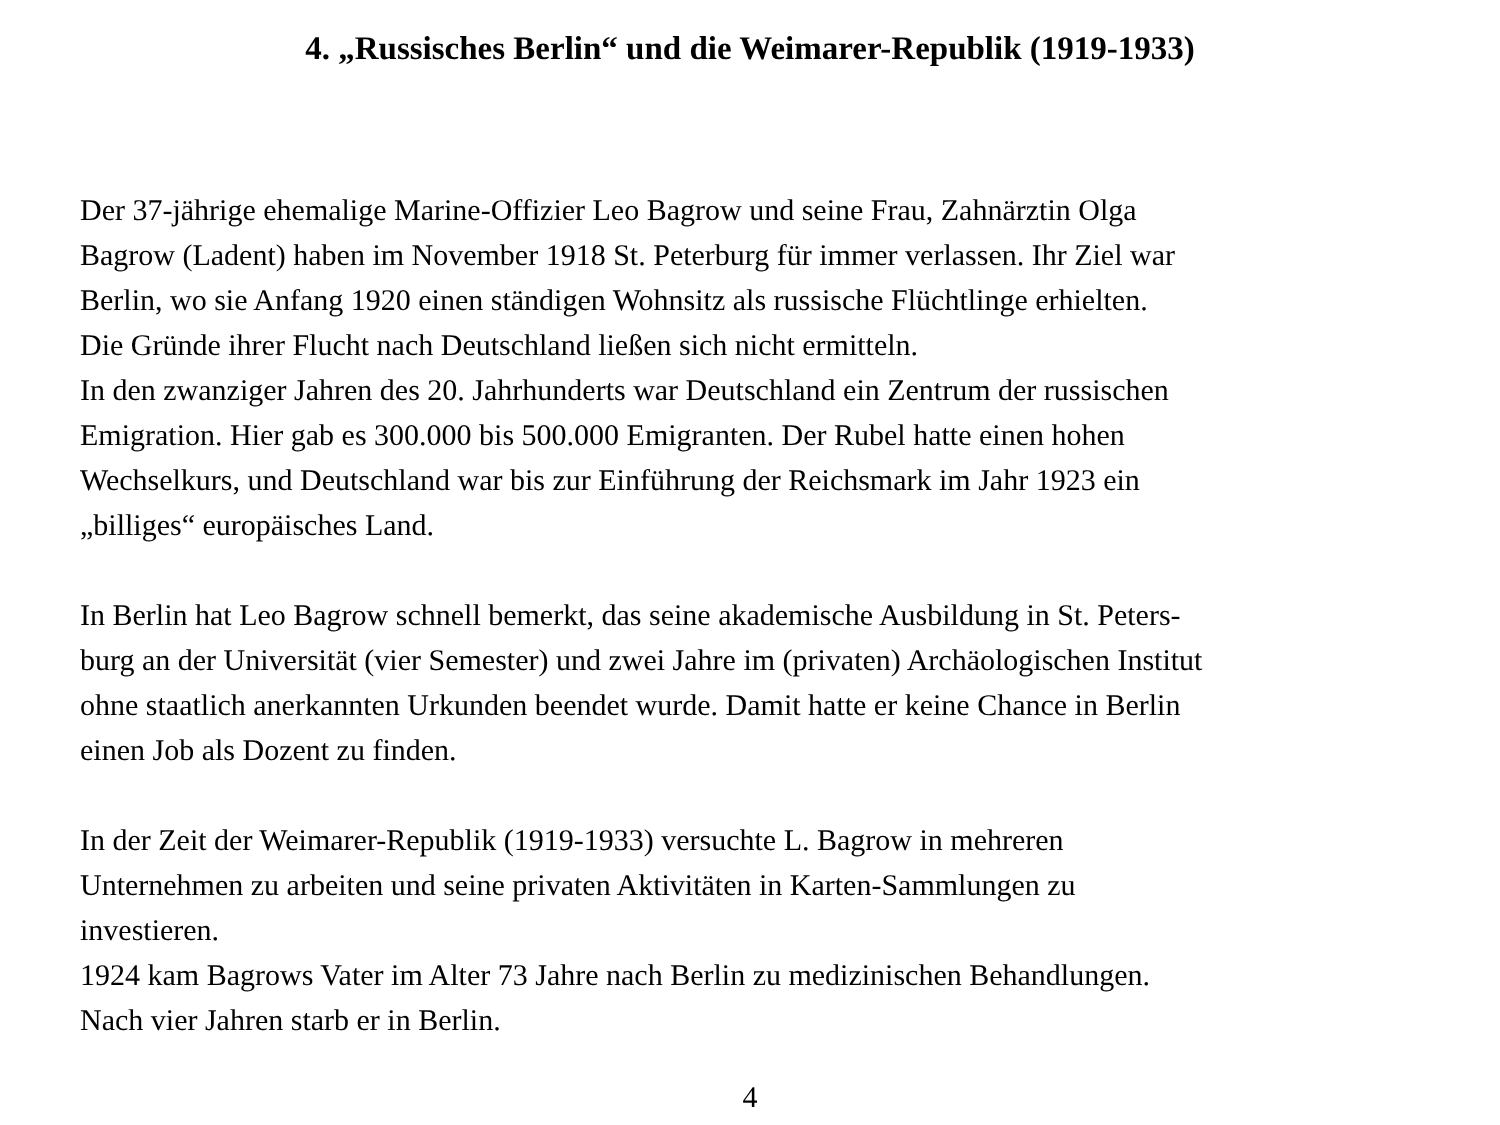4. „Russisches Berlin“ und die Weimarer-Republik (1919-1933)
Der 37-jährige ehemalige Marine-Offizier Leo Bagrow und seine Frau, Zahnärztin Olga
Bagrow (Ladent) haben im November 1918 St. Peterburg für immer verlassen. Ihr Ziel war
Berlin, wo sie Anfang 1920 einen ständigen Wohnsitz als russische Flüchtlinge erhielten.
Die Gründe ihrer Flucht nach Deutschland ließen sich nicht ermitteln.
In den zwanziger Jahren des 20. Jahrhunderts war Deutschland ein Zentrum der russischen
Emigration. Hier gab es 300.000 bis 500.000 Emigranten. Der Rubel hatte einen hohen
Wechselkurs, und Deutschland war bis zur Einführung der Reichsmark im Jahr 1923 ein
„billiges“ europäisches Land.
In Berlin hat Leo Bagrow schnell bemerkt, das seine akademische Ausbildung in St. Peters-
burg an der Universität (vier Semester) und zwei Jahre im (privaten) Archäologischen Institut
ohne staatlich anerkannten Urkunden beendet wurde. Damit hatte er keine Chance in Berlin
einen Job als Dozent zu finden.
In der Zeit der Weimarer-Republik (1919-1933) versuchte L. Bagrow in mehreren
Unternehmen zu arbeiten und seine privaten Aktivitäten in Karten-Sammlungen zu
investieren.
1924 kam Bagrows Vater im Alter 73 Jahre nach Berlin zu medizinischen Behandlungen.
Nach vier Jahren starb er in Berlin.
4